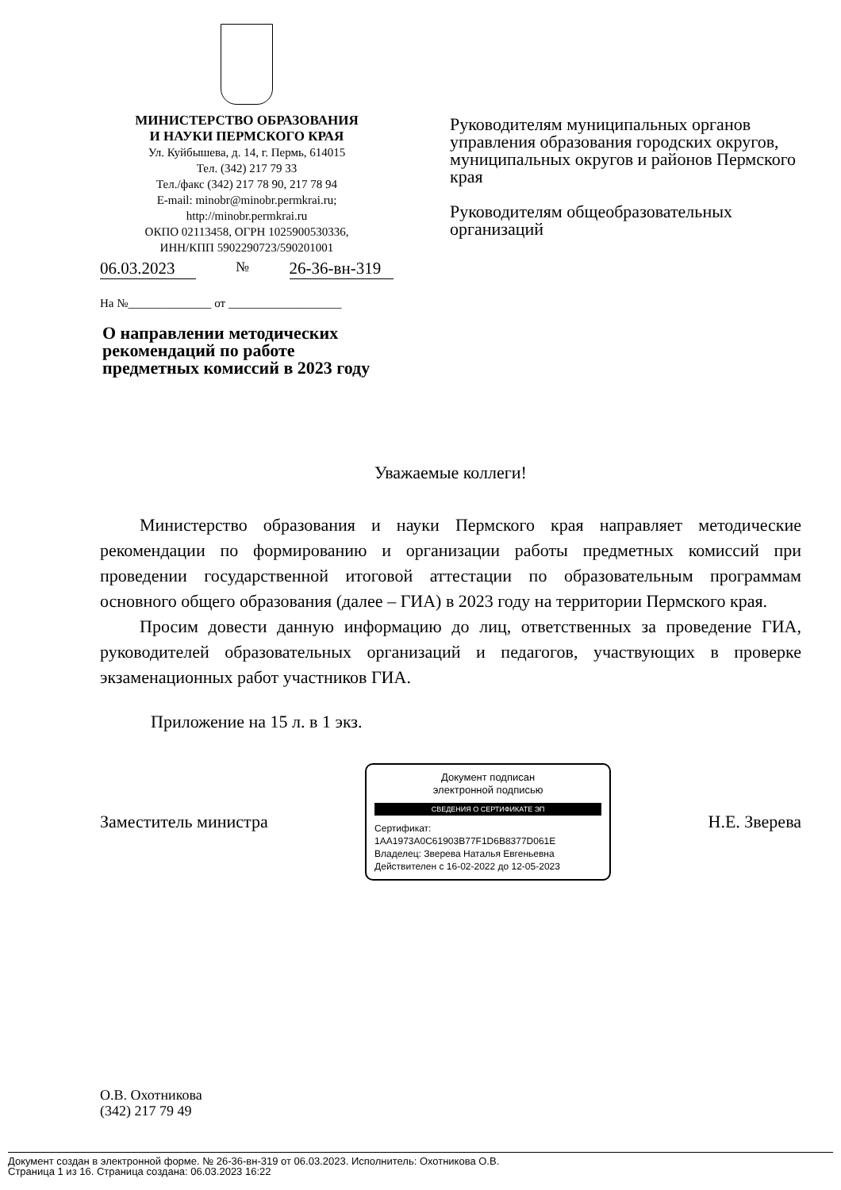МИНИСТЕРСТВО ОБРАЗОВАНИЯ
И НАУКИ ПЕРМСКОГО КРАЯ
Ул. Куйбышева, д. 14, г. Пермь, 614015
Тел. (342) 217 79 33
Тел./факс (342) 217 78 90, 217 78 94
E-mail: minobr@minobr.permkrai.ru;
http://minobr.permkrai.ru
ОКПО 02113458, ОГРН 1025900530336,
ИНН/КПП 5902290723/590201001
06.03.2023 № 26-36-вн-319
На №______________ от ___________________
О направлении методических рекомендаций по работе предметных комиссий в 2023 году
Руководителям муниципальных органов управления образования городских округов, муниципальных округов и районов Пермского края
Руководителям общеобразовательных организаций
Уважаемые коллеги!
Министерство образования и науки Пермского края направляет методические рекомендации по формированию и организации работы предметных комиссий при проведении государственной итоговой аттестации по образовательным программам основного общего образования (далее – ГИА) в 2023 году на территории Пермского края.
Просим довести данную информацию до лиц, ответственных за проведение ГИА, руководителей образовательных организаций и педагогов, участвующих в проверке экзаменационных работ участников ГИА.
Приложение на 15 л. в 1 экз.
Заместитель министра
Документ подписан
электронной подписью
СВЕДЕНИЯ О СЕРТИФИКАТЕ ЭП
Сертификат: 1AA1973A0C61903B77F1D6B8377D061E
Владелец: Зверева Наталья Евгеньевна
Действителен с 16-02-2022 до 12-05-2023
Н.Е. Зверева
О.В. Охотникова
(342) 217 79 49
Документ создан в электронной форме. № 26-36-вн-319 от 06.03.2023. Исполнитель: Охотникова О.В.
Страница 1 из 16. Страница создана: 06.03.2023 16:22